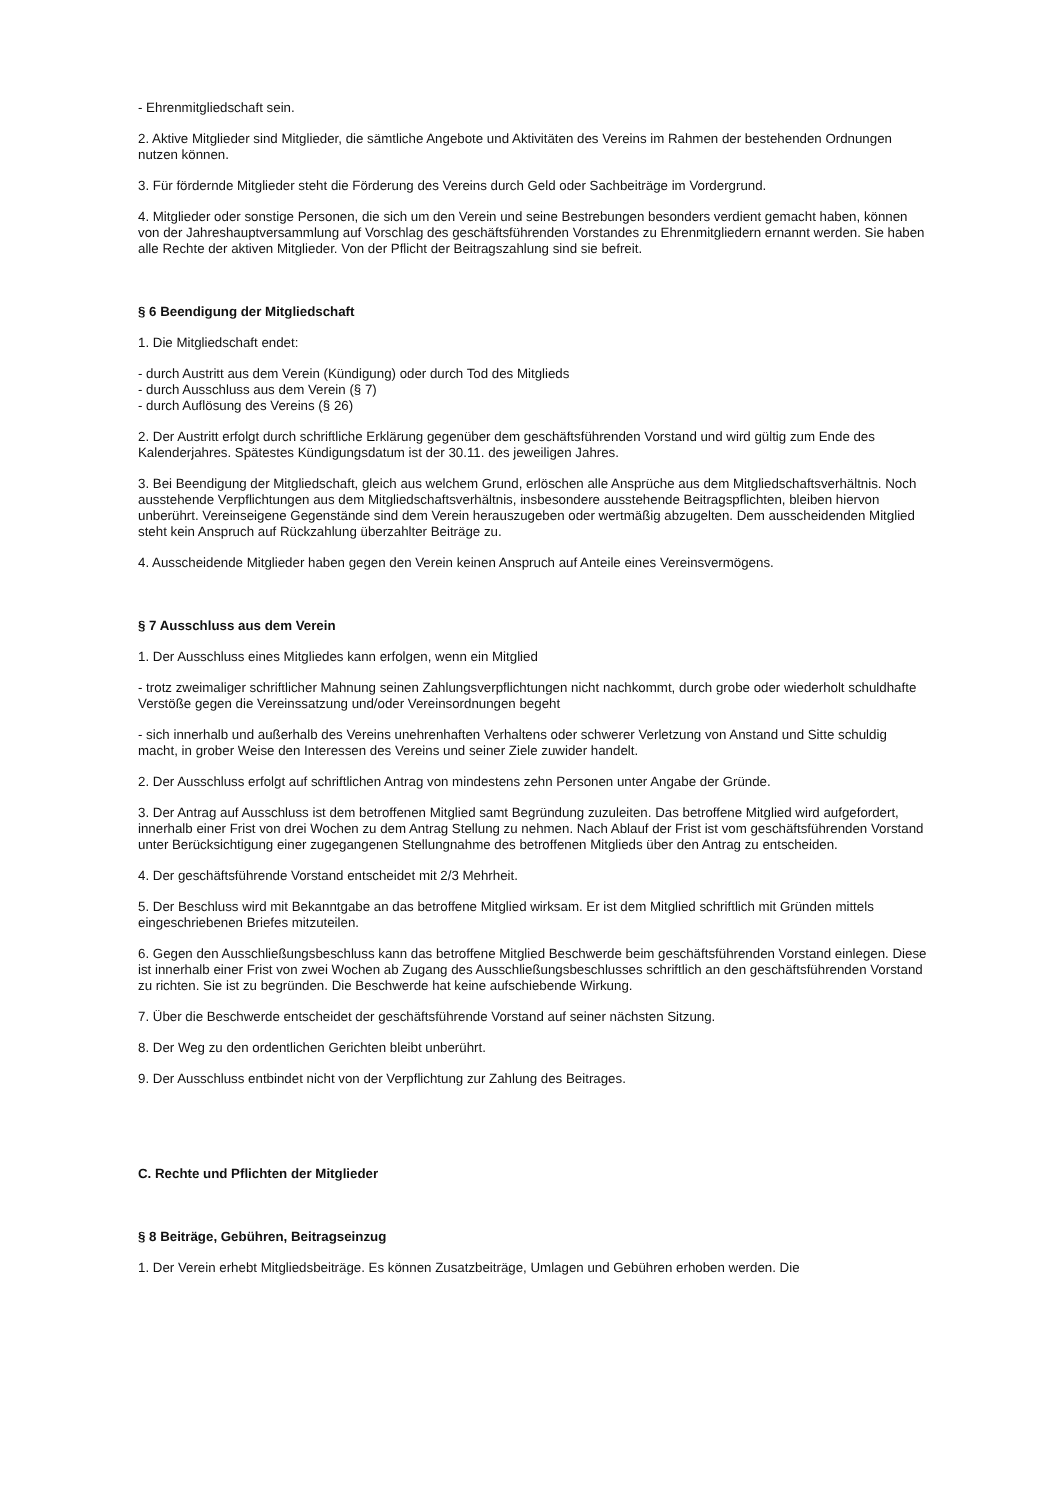- Ehrenmitgliedschaft sein.
2. Aktive Mitglieder sind Mitglieder, die sämtliche Angebote und Aktivitäten des Vereins im Rahmen der bestehenden Ordnungen nutzen können.
3. Für fördernde Mitglieder steht die Förderung des Vereins durch Geld oder Sachbeiträge im Vordergrund.
4. Mitglieder oder sonstige Personen, die sich um den Verein und seine Bestrebungen besonders verdient gemacht haben, können von der Jahreshauptversammlung auf Vorschlag des geschäftsführenden Vorstandes zu Ehrenmitgliedern ernannt werden. Sie haben alle Rechte der aktiven Mitglieder. Von der Pflicht der Beitragszahlung sind sie befreit.
§ 6 Beendigung der Mitgliedschaft
1. Die Mitgliedschaft endet:
- durch Austritt aus dem Verein (Kündigung) oder durch Tod des Mitglieds
- durch Ausschluss aus dem Verein (§ 7)
- durch Auflösung des Vereins (§ 26)
2. Der Austritt erfolgt durch schriftliche Erklärung gegenüber dem geschäftsführenden Vorstand und wird gültig zum Ende des Kalenderjahres. Spätestes Kündigungsdatum ist der 30.11. des jeweiligen Jahres.
3. Bei Beendigung der Mitgliedschaft, gleich aus welchem Grund, erlöschen alle Ansprüche aus dem Mitgliedschaftsverhältnis. Noch ausstehende Verpflichtungen aus dem Mitgliedschaftsverhältnis, insbesondere ausstehende Beitragspflichten, bleiben hiervon unberührt. Vereinseigene Gegenstände sind dem Verein herauszugeben oder wertmäßig abzugelten. Dem ausscheidenden Mitglied steht kein Anspruch auf Rückzahlung überzahlter Beiträge zu.
4. Ausscheidende Mitglieder haben gegen den Verein keinen Anspruch auf Anteile eines Vereinsvermögens.
§ 7 Ausschluss aus dem Verein
1. Der Ausschluss eines Mitgliedes kann erfolgen, wenn ein Mitglied
- trotz zweimaliger schriftlicher Mahnung seinen Zahlungsverpflichtungen nicht nachkommt, durch grobe oder wiederholt schuldhafte Verstöße gegen die Vereinssatzung und/oder Vereinsordnungen begeht
- sich innerhalb und außerhalb des Vereins unehrenhaften Verhaltens oder schwerer Verletzung von Anstand und Sitte schuldig macht, in grober Weise den Interessen des Vereins und seiner Ziele zuwider handelt.
2. Der Ausschluss erfolgt auf schriftlichen Antrag von mindestens zehn Personen unter Angabe der Gründe.
3. Der Antrag auf Ausschluss ist dem betroffenen Mitglied samt Begründung zuzuleiten. Das betroffene Mitglied wird aufgefordert, innerhalb einer Frist von drei Wochen zu dem Antrag Stellung zu nehmen. Nach Ablauf der Frist ist vom geschäftsführenden Vorstand unter Berücksichtigung einer zugegangenen Stellungnahme des betroffenen Mitglieds über den Antrag zu entscheiden.
4. Der geschäftsführende Vorstand entscheidet mit 2/3 Mehrheit.
5. Der Beschluss wird mit Bekanntgabe an das betroffene Mitglied wirksam. Er ist dem Mitglied schriftlich mit Gründen mittels eingeschriebenen Briefes mitzuteilen.
6. Gegen den Ausschließungsbeschluss kann das betroffene Mitglied Beschwerde beim geschäftsführenden Vorstand einlegen. Diese ist innerhalb einer Frist von zwei Wochen ab Zugang des Ausschließungsbeschlusses schriftlich an den geschäftsführenden Vorstand zu richten. Sie ist zu begründen. Die Beschwerde hat keine aufschiebende Wirkung.
7. Über die Beschwerde entscheidet der geschäftsführende Vorstand auf seiner nächsten Sitzung.
8. Der Weg zu den ordentlichen Gerichten bleibt unberührt.
9. Der Ausschluss entbindet nicht von der Verpflichtung zur Zahlung des Beitrages.
C. Rechte und Pflichten der Mitglieder
§ 8 Beiträge, Gebühren, Beitragseinzug
1. Der Verein erhebt Mitgliedsbeiträge. Es können Zusatzbeiträge, Umlagen und Gebühren erhoben werden. Die